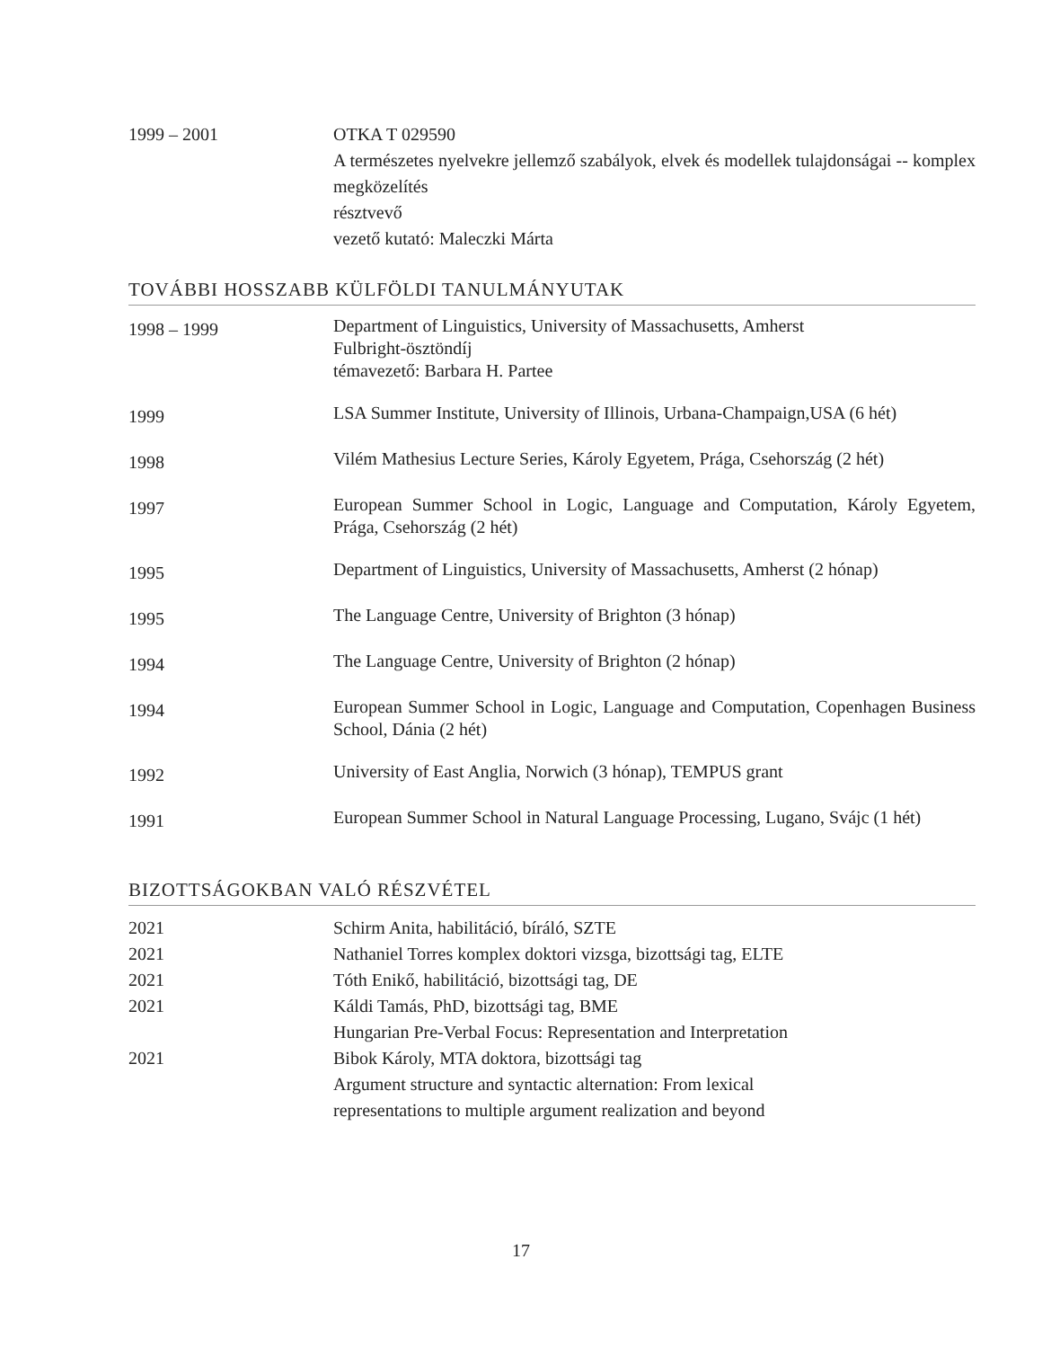| 1999 – 2001 | OTKA T 029590 A természetes nyelvekre jellemző szabályok, elvek és modellek tulajdonságai -- komplex megközelítés résztvevő vezető kutató: Maleczki Márta |
TOVÁBBI HOSSZABB KÜLFÖLDI TANULMÁNYUTAK
| 1998 – 1999 | Department of Linguistics, University of Massachusetts, Amherst Fulbright-ösztöndíj témavezető: Barbara H. Partee |
| 1999 | LSA Summer Institute, University of Illinois, Urbana-Champaign,USA (6 hét) |
| 1998 | Vilém Mathesius Lecture Series, Károly Egyetem, Prága, Csehország (2 hét) |
| 1997 | European Summer School in Logic, Language and Computation, Károly Egyetem, Prága, Csehország (2 hét) |
| 1995 | Department of Linguistics, University of Massachusetts, Amherst (2 hónap) |
| 1995 | The Language Centre, University of Brighton (3 hónap) |
| 1994 | The Language Centre, University of Brighton (2 hónap) |
| 1994 | European Summer School in Logic, Language and Computation, Copenhagen Business School, Dánia (2 hét) |
| 1992 | University of East Anglia, Norwich (3 hónap), TEMPUS grant |
| 1991 | European Summer School in Natural Language Processing, Lugano, Svájc (1 hét) |
BIZOTTSÁGOKBAN VALÓ RÉSZVÉTEL
| 2021 | Schirm Anita, habilitáció, bíráló, SZTE |
| 2021 | Nathaniel Torres komplex doktori vizsga, bizottsági tag, ELTE |
| 2021 | Tóth Enikő, habilitáció, bizottsági tag, DE |
| 2021 | Káldi Tamás, PhD, bizottsági tag, BME Hungarian Pre-Verbal Focus: Representation and Interpretation |
| 2021 | Bibok Károly, MTA doktora, bizottsági tag Argument structure and syntactic alternation: From lexical representations to multiple argument realization and beyond |
17